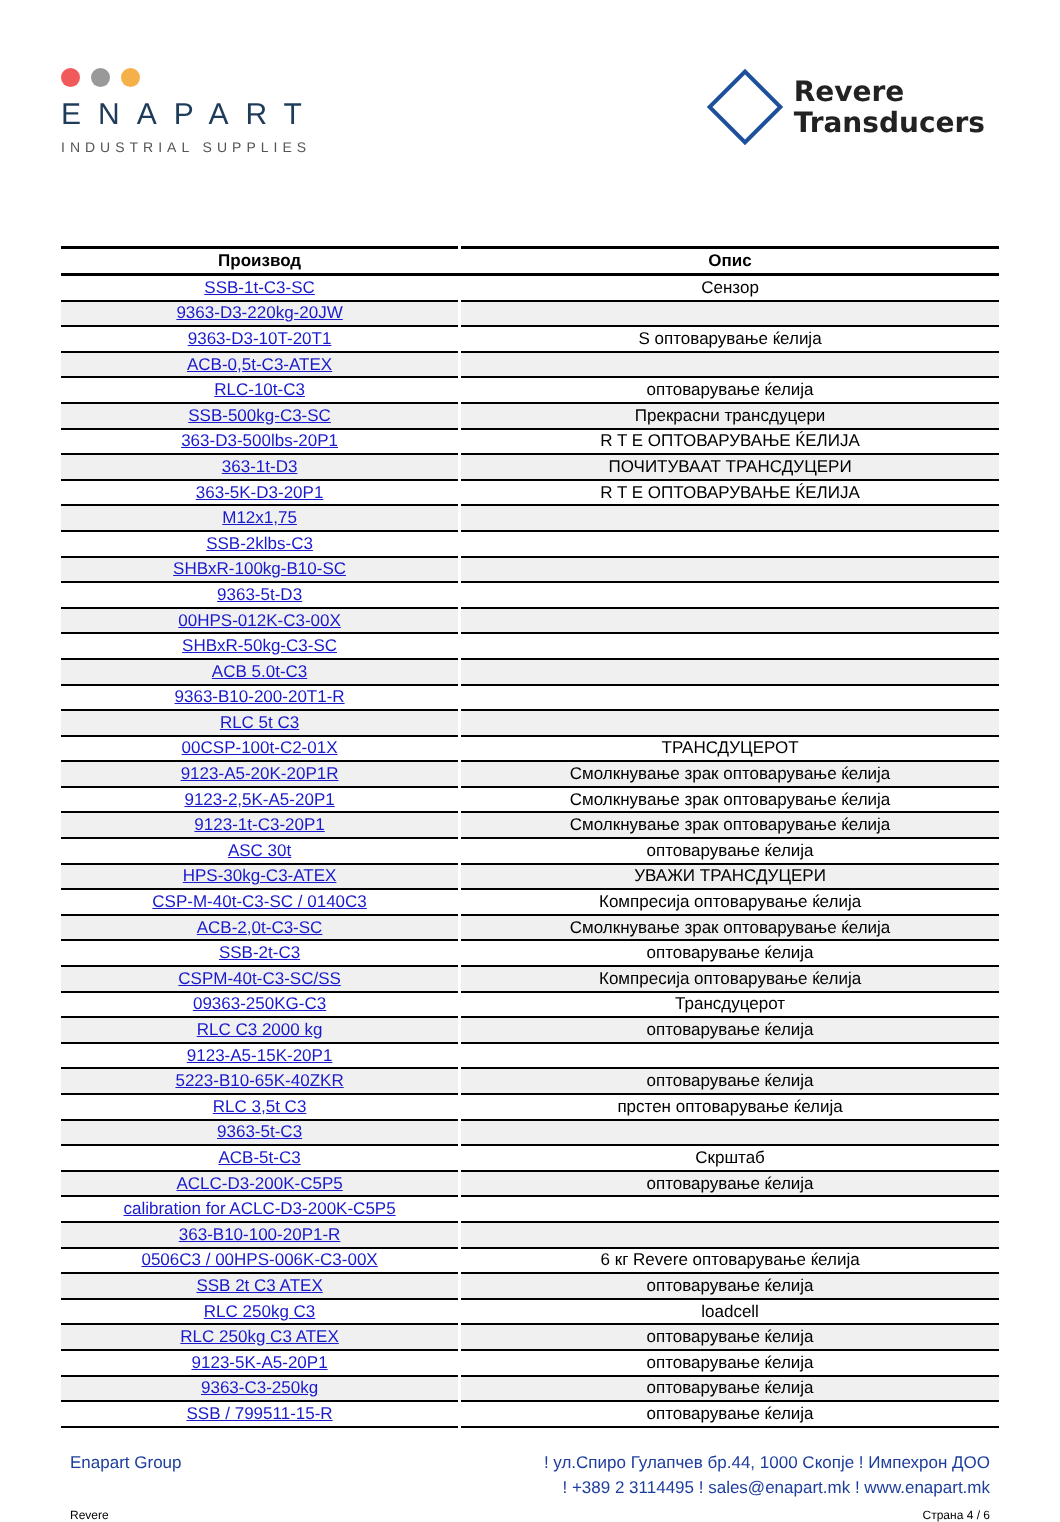ENAPART
INDUSTRIAL SUPPLIES
Revere
Transducers
| Производ | Опис |
| --- | --- |
| SSB-1t-C3-SC | Сензор |
| 9363-D3-220kg-20JW | |
| 9363-D3-10T-20T1 | S оптоварување ќелија |
| ACB-0,5t-C3-ATEX | |
| RLC-10t-C3 | оптоварување ќелија |
| SSB-500kg-C3-SC | Прекрасни трансдуцери |
| 363-D3-500lbs-20P1 | R T E ОПТОВАРУВАЊЕ ЌЕЛИЈА |
| 363-1t-D3 | ПОЧИТУВААТ ТРАНСДУЦЕРИ |
| 363-5K-D3-20P1 | R T E ОПТОВАРУВАЊЕ ЌЕЛИЈА |
| M12x1,75 | |
| SSB-2klbs-C3 | |
| SHBxR-100kg-B10-SC | |
| 9363-5t-D3 | |
| 00HPS-012K-C3-00X | |
| SHBxR-50kg-C3-SC | |
| ACB 5.0t-C3 | |
| 9363-B10-200-20T1-R | |
| RLC 5t C3 | |
| 00CSP-100t-C2-01X | ТРАНСДУЦЕРОТ |
| 9123-A5-20K-20P1R | Смолкнување зрак оптоварување ќелија |
| 9123-2,5K-A5-20P1 | Смолкнување зрак оптоварување ќелија |
| 9123-1t-C3-20P1 | Смолкнување зрак оптоварување ќелија |
| ASC 30t | оптоварување ќелија |
| HPS-30kg-C3-ATEX | УВАЖИ ТРАНСДУЦЕРИ |
| CSP-M-40t-C3-SC / 0140C3 | Компресија оптоварување ќелија |
| ACB-2,0t-C3-SC | Смолкнување зрак оптоварување ќелија |
| SSB-2t-C3 | оптоварување ќелија |
| CSPM-40t-C3-SC/SS | Компресија оптоварување ќелија |
| 09363-250KG-C3 | Трансдуцерот |
| RLC C3 2000 kg | оптоварување ќелија |
| 9123-A5-15K-20P1 | |
| 5223-B10-65K-40ZKR | оптоварување ќелија |
| RLC 3,5t C3 | прстен оптоварување ќелија |
| 9363-5t-C3 | |
| ACB-5t-C3 | Скрштаб |
| ACLC-D3-200K-C5P5 | оптоварување ќелија |
| calibration for ACLC-D3-200K-C5P5 | |
| 363-B10-100-20P1-R | |
| 0506C3 / 00HPS-006K-C3-00X | 6 кг Revere оптоварување ќелија |
| SSB 2t C3 ATEX | оптоварување ќелија |
| RLC 250kg C3 | loadcell |
| RLC 250kg C3 ATEX | оптоварување ќелија |
| 9123-5K-A5-20P1 | оптоварување ќелија |
| 9363-C3-250kg | оптоварување ќелија |
| SSB / 799511-15-R | оптоварување ќелија |
Enapart Group ! ул.Спиро Гулапчев бр.44, 1000 Скопје ! Импехрон ДОО
! +389 2 3114495 ! sales@enapart.mk ! www.enapart.mk
Revere Страна 4 / 6